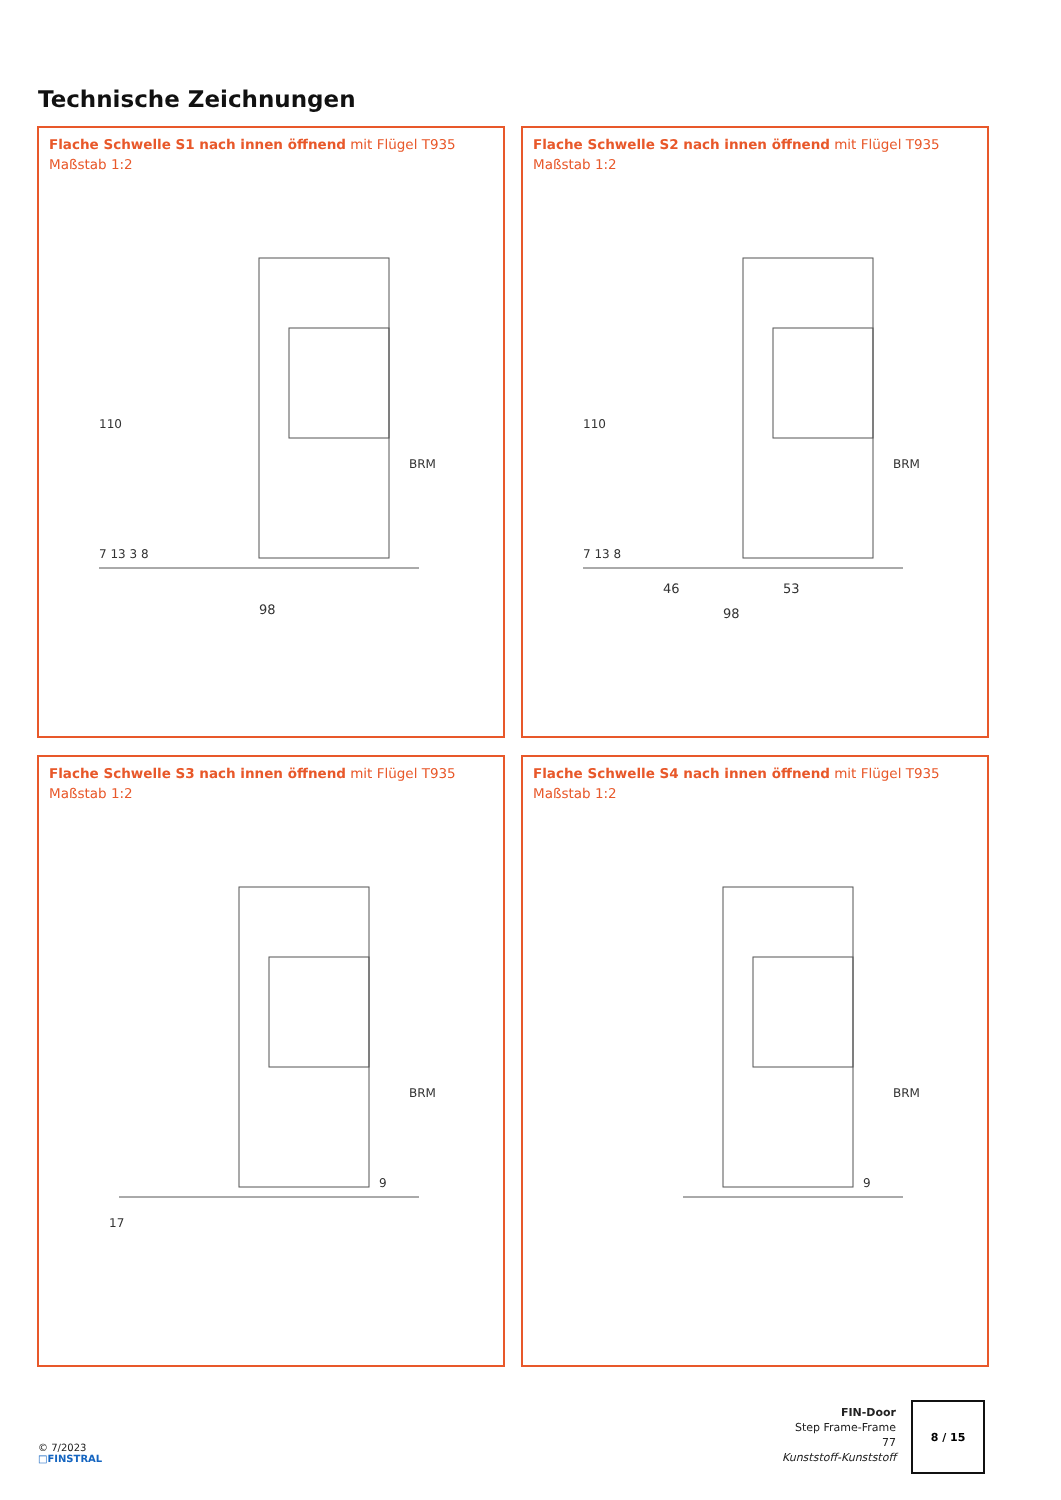Technische Zeichnungen
Flache Schwelle S1 nach innen öffnend mit Flügel T935
Maßstab 1:2
98
BRM
110
7 13 3 8
Flache Schwelle S2 nach innen öffnend mit Flügel T935
Maßstab 1:2
46
53
98
BRM
110
7 13 8
Flache Schwelle S3 nach innen öffnend mit Flügel T935
Maßstab 1:2
BRM
9
17
Flache Schwelle S4 nach innen öffnend mit Flügel T935
Maßstab 1:2
BRM
9
FIN-Door
Step Frame-Frame
77
Kunststoff-Kunststoff
8 / 15
© 7/2023
□FINSTRAL